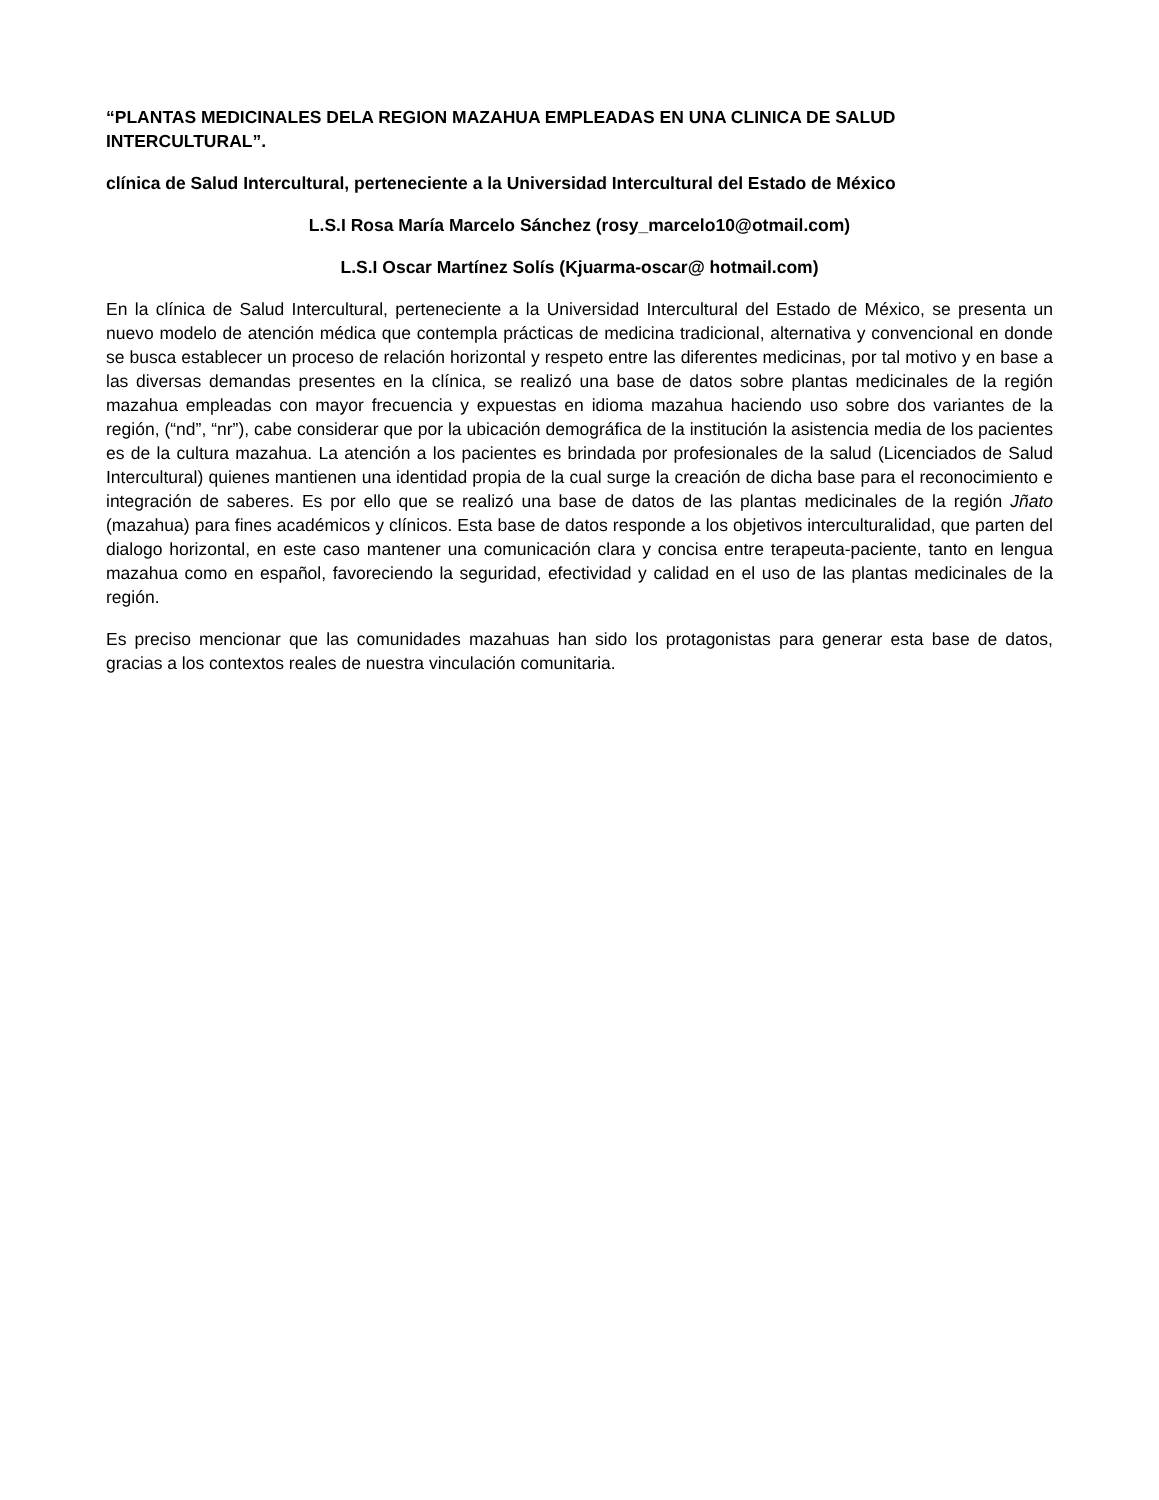“PLANTAS MEDICINALES DELA REGION MAZAHUA EMPLEADAS EN UNA CLINICA DE SALUD INTERCULTURAL”.
clínica de Salud Intercultural, perteneciente a la Universidad Intercultural del Estado de México
L.S.I Rosa María Marcelo Sánchez (rosy_marcelo10@otmail.com)
L.S.I Oscar Martínez Solís (Kjuarma-oscar@ hotmail.com)
En la clínica de Salud Intercultural, perteneciente a la Universidad Intercultural del Estado de México, se presenta un nuevo modelo de atención médica que contempla prácticas de medicina tradicional, alternativa y convencional en donde se busca establecer un proceso de relación horizontal y respeto entre las diferentes medicinas, por tal motivo y en base a las diversas demandas presentes en la clínica, se realizó una base de datos sobre plantas medicinales de la región mazahua empleadas con mayor frecuencia y expuestas en idioma mazahua haciendo uso sobre dos variantes de la región, (“nd”, “nr”), cabe considerar que por la ubicación demográfica de la institución la asistencia media de los pacientes es de la cultura mazahua. La atención a los pacientes es brindada por profesionales de la salud (Licenciados de Salud Intercultural) quienes mantienen una identidad propia de la cual surge la creación de dicha base para el reconocimiento e integración de saberes. Es por ello que se realizó una base de datos de las plantas medicinales de la región Jñato (mazahua) para fines académicos y clínicos. Esta base de datos responde a los objetivos interculturalidad, que parten del dialogo horizontal, en este caso mantener una comunicación clara y concisa entre terapeuta-paciente, tanto en lengua mazahua como en español, favoreciendo la seguridad, efectividad y calidad en el uso de las plantas medicinales de la región.
Es preciso mencionar que las comunidades mazahuas han sido los protagonistas para generar esta base de datos, gracias a los contextos reales de nuestra vinculación comunitaria.